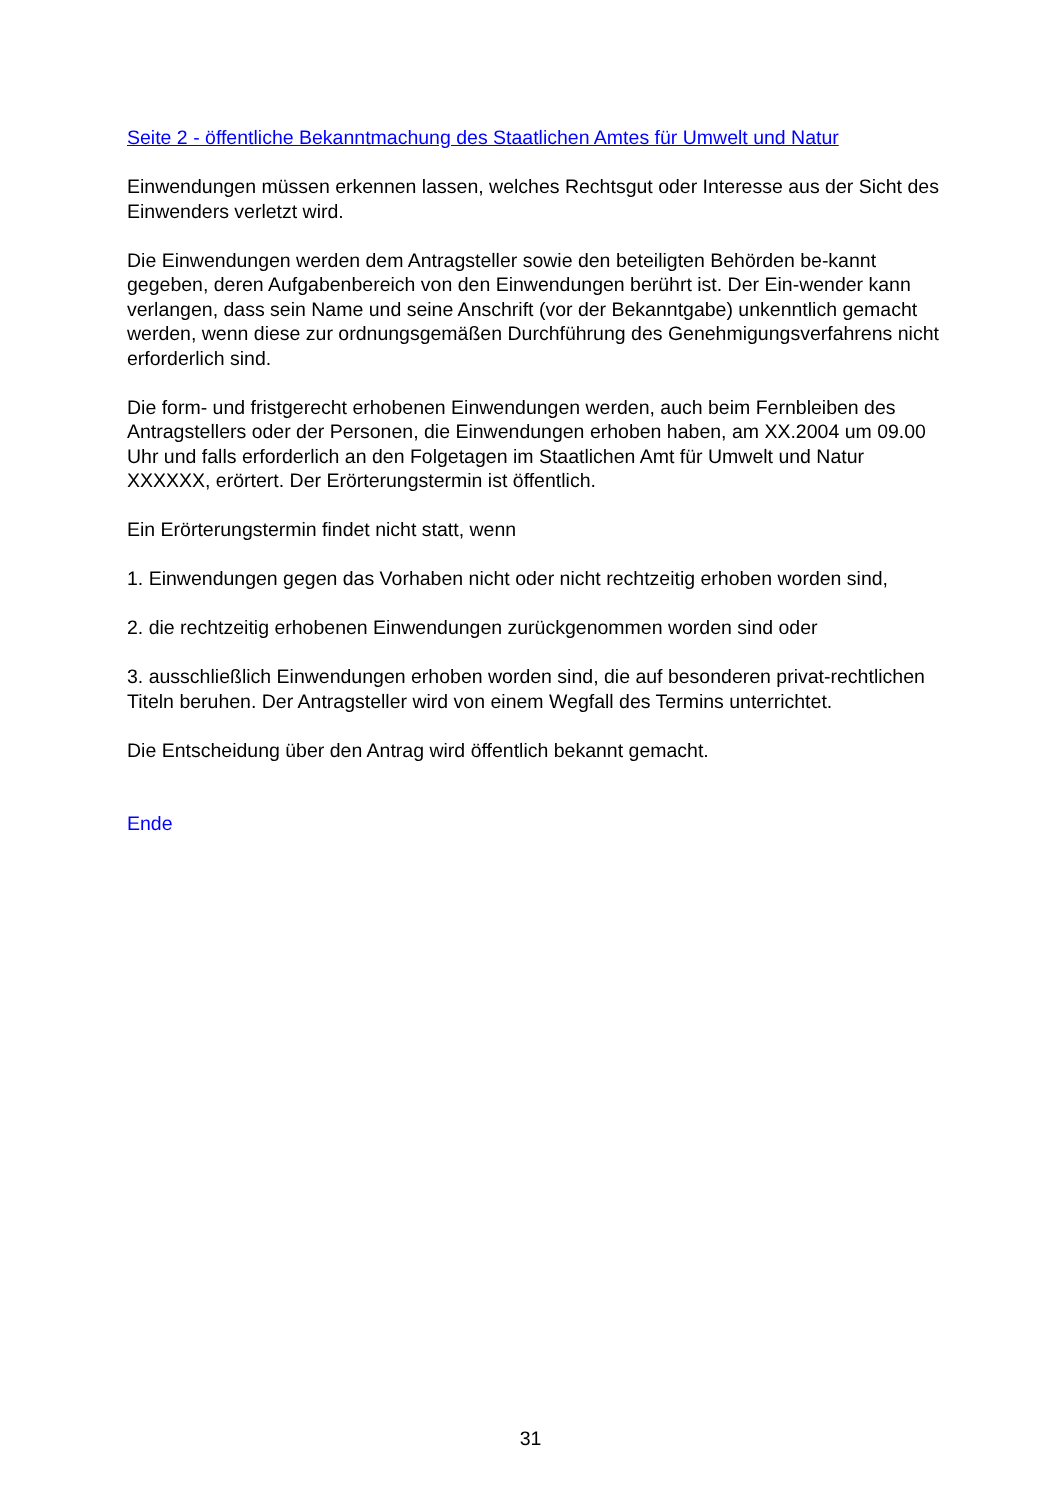Seite 2 - öffentliche Bekanntmachung des Staatlichen Amtes für Umwelt und Natur
Einwendungen müssen erkennen lassen, welches Rechtsgut oder Interesse aus der Sicht des Einwenders verletzt wird.
Die Einwendungen werden dem Antragsteller sowie den beteiligten Behörden be-kannt gegeben, deren Aufgabenbereich von den Einwendungen berührt ist. Der Ein-wender kann verlangen, dass sein Name und seine Anschrift (vor der Bekanntgabe) unkenntlich gemacht werden, wenn diese zur ordnungsgemäßen Durchführung des Genehmigungsverfahrens nicht erforderlich sind.
Die form- und fristgerecht erhobenen Einwendungen werden, auch beim Fernbleiben des Antragstellers oder der Personen, die Einwendungen erhoben haben, am XX.2004 um 09.00 Uhr und falls erforderlich an den Folgetagen im Staatlichen Amt für Umwelt und Natur XXXXXX, erörtert. Der Erörterungstermin ist öffentlich.
Ein Erörterungstermin findet nicht statt, wenn
1. Einwendungen gegen das Vorhaben nicht oder nicht rechtzeitig erhoben worden sind,
2. die rechtzeitig erhobenen Einwendungen zurückgenommen worden sind oder
3. ausschließlich Einwendungen erhoben worden sind, die auf besonderen privat-rechtlichen Titeln beruhen. Der Antragsteller wird von einem Wegfall des Termins unterrichtet.
Die Entscheidung über den Antrag wird öffentlich bekannt gemacht.
Ende
31